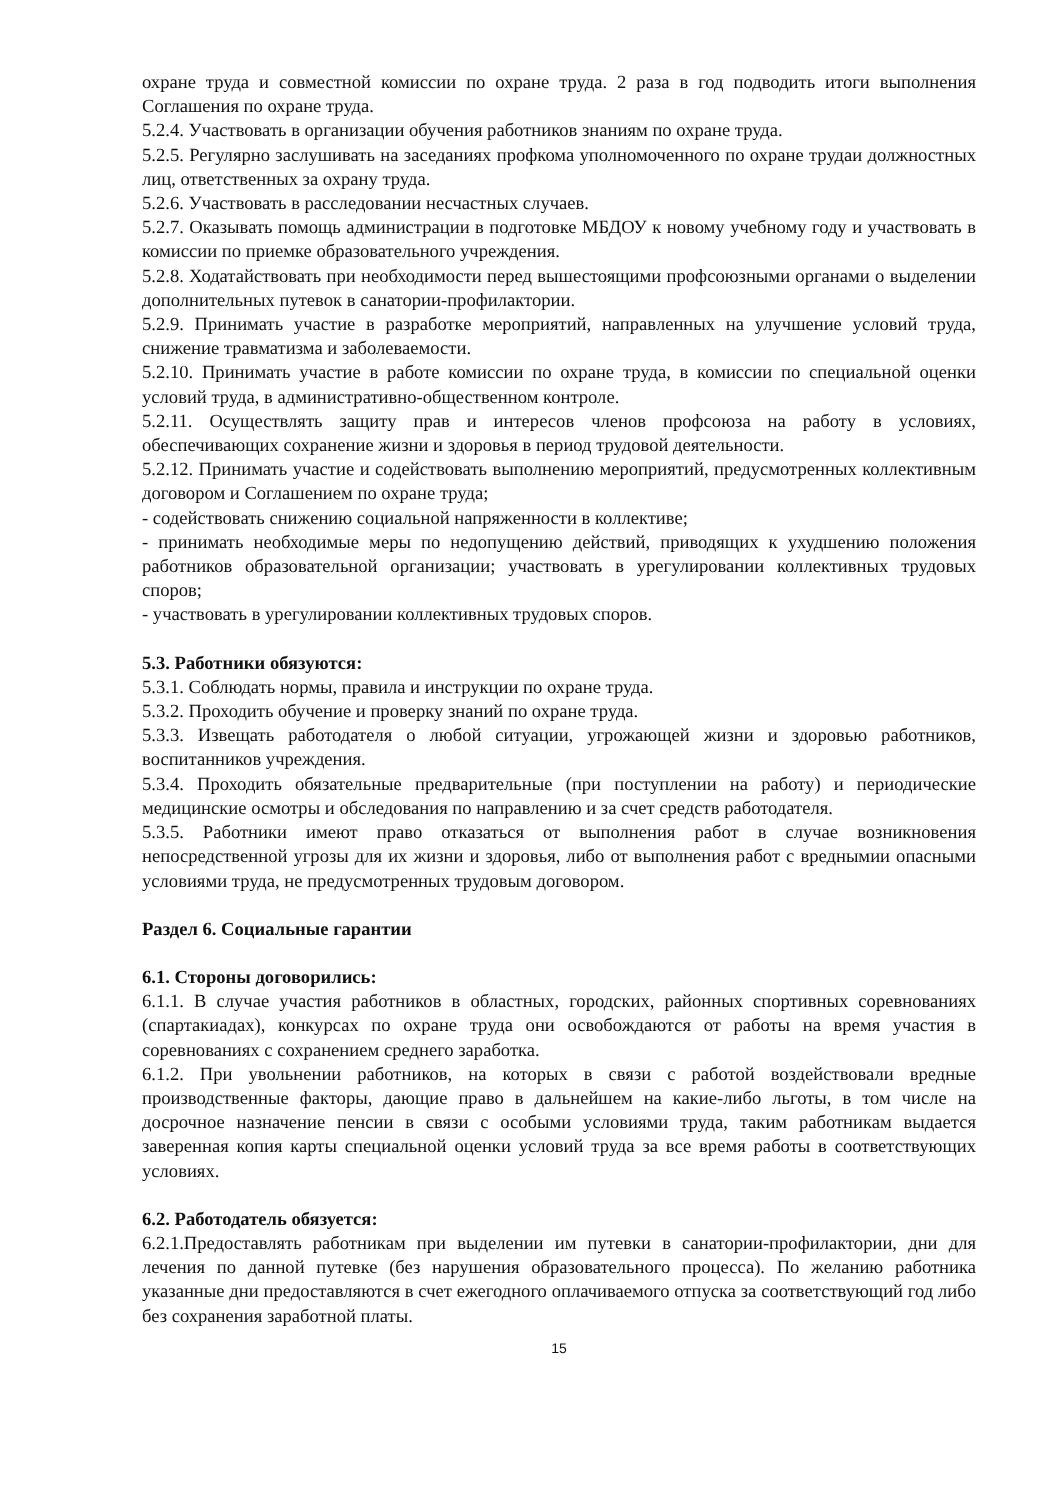охране труда и совместной комиссии по охране труда. 2 раза в год подводить итоги выполнения Соглашения по охране труда.
5.2.4. Участвовать в организации обучения работников знаниям по охране труда.
5.2.5. Регулярно заслушивать на заседаниях профкома уполномоченного по охране трудаи должностных лиц, ответственных за охрану труда.
5.2.6. Участвовать в расследовании несчастных случаев.
5.2.7. Оказывать помощь администрации в подготовке МБДОУ к новому учебному году и участвовать в комиссии по приемке образовательного учреждения.
5.2.8. Ходатайствовать при необходимости перед вышестоящими профсоюзными органами о выделении дополнительных путевок в санатории-профилактории.
5.2.9. Принимать участие в разработке мероприятий, направленных на улучшение условий труда, снижение травматизма и заболеваемости.
5.2.10. Принимать участие в работе комиссии по охране труда, в комиссии по специальной оценки условий труда, в административно-общественном контроле.
5.2.11. Осуществлять защиту прав и интересов членов профсоюза на работу в условиях, обеспечивающих сохранение жизни и здоровья в период трудовой деятельности.
5.2.12. Принимать участие и содействовать выполнению мероприятий, предусмотренных коллективным договором и Соглашением по охране труда;
- содействовать снижению социальной напряженности в коллективе;
- принимать необходимые меры по недопущению действий, приводящих к ухудшению положения работников образовательной организации; участвовать в урегулировании коллективных трудовых споров;
- участвовать в урегулировании коллективных трудовых споров.
5.3. Работники обязуются:
5.3.1. Соблюдать нормы, правила и инструкции по охране труда.
5.3.2. Проходить обучение и проверку знаний по охране труда.
5.3.3. Извещать работодателя о любой ситуации, угрожающей жизни и здоровью работников, воспитанников учреждения.
5.3.4. Проходить обязательные предварительные (при поступлении на работу) и периодические медицинские осмотры и обследования по направлению и за счет средств работодателя.
5.3.5. Работники имеют право отказаться от выполнения работ в случае возникновения непосредственной угрозы для их жизни и здоровья, либо от выполнения работ с вреднымии опасными условиями труда, не предусмотренных трудовым договором.
Раздел 6. Социальные гарантии
6.1. Стороны договорились:
6.1.1. В случае участия работников в областных, городских, районных спортивных соревнованиях (спартакиадах), конкурсах по охране труда они освобождаются от работы на время участия в соревнованиях с сохранением среднего заработка.
6.1.2. При увольнении работников, на которых в связи с работой воздействовали вредные производственные факторы, дающие право в дальнейшем на какие-либо льготы, в том числе на досрочное назначение пенсии в связи с особыми условиями труда, таким работникам выдается заверенная копия карты специальной оценки условий труда за все время работы в соответствующих условиях.
6.2. Работодатель обязуется:
6.2.1.Предоставлять работникам при выделении им путевки в санатории-профилактории, дни для лечения по данной путевке (без нарушения образовательного процесса). По желанию работника указанные дни предоставляются в счет ежегодного оплачиваемого отпуска за соответствующий год либо без сохранения заработной платы.
15